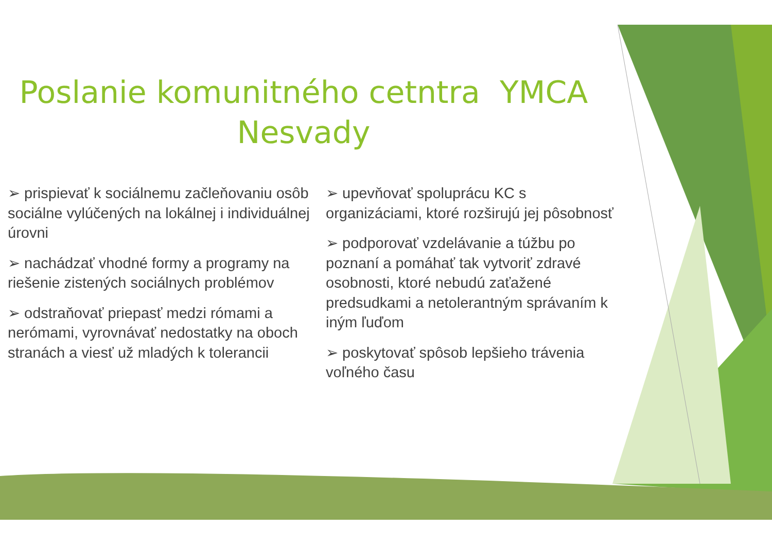Poslanie komunitného cetntra YMCA Nesvady
➢ prispievať k sociálnemu začleňovaniu osôb sociálne vylúčených na lokálnej i individuálnej úrovni
➢ nachádzať vhodné formy a programy na riešenie zistených sociálnych problémov
➢ odstraňovať priepasť medzi rómami a nerómami, vyrovnávať nedostatky na oboch stranách a viesť už mladých k tolerancii
➢ upevňovať spoluprácu KC s organizáciami, ktoré rozširujú jej pôsobnosť
➢ podporovať vzdelávanie a túžbu po poznaní a pomáhať tak vytvoriť zdravé osobnosti, ktoré nebudú zaťažené predsudkami a netolerantným správaním k iným ľuďom
➢ poskytovať spôsob lepšieho trávenia voľného času